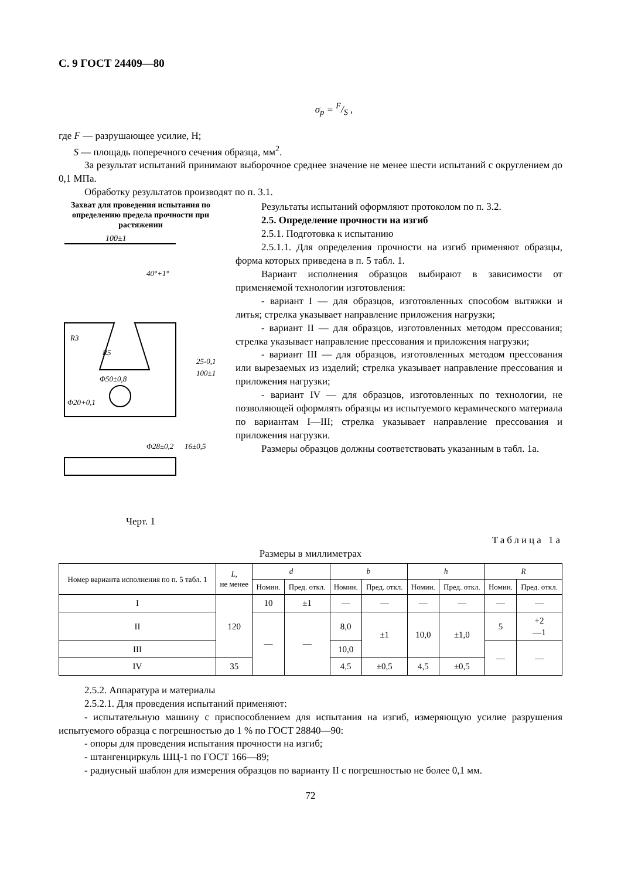С. 9 ГОСТ 24409—80
σ<sub>р</sub> = F/S ,
где F — разрушающее усилие, Н;
S — площадь поперечного сечения образца, мм<sup>2</sup>.
За результат испытаний принимают выборочное среднее значение не менее шести испытаний с округлением до 0,1 МПа.
Обработку результатов производят по п. 3.1.
Захват для проведения испытания по определению предела прочности при растяжении
100±1
R3
R5
Φ50±0,8
Φ20+0,1
40°+1°
25-0,1
100±1
Φ28±0,2
16±0,5
Черт. 1
Результаты испытаний оформляют протоколом по п. 3.2.
2.5. Определение прочности на изгиб
2.5.1. Подготовка к испытанию
2.5.1.1. Для определения прочности на изгиб применяют образцы, форма которых приведена в п. 5 табл. 1.
Вариант исполнения образцов выбирают в зависимости от применяемой технологии изготовления:
- вариант I — для образцов, изготовленных способом вытяжки и литья; стрелка указывает направление приложения нагрузки;
- вариант II — для образцов, изготовленных методом прессования; стрелка указывает направление прессования и приложения нагрузки;
- вариант III — для образцов, изготовленных методом прессования или вырезаемых из изделий; стрелка указывает направление прессования и приложения нагрузки;
- вариант IV — для образцов, изготовленных по технологии, не позволяющей оформлять образцы из испытуемого керамического материала по вариантам I—III; стрелка указывает направление прессования и приложения нагрузки.
Размеры образцов должны соответствовать указанным в табл. 1а.
Таблица 1а
Размеры в миллиметрах
| Номер варианта исполнения по п. 5 табл. 1 | L , не менее | d | | b | | h | | R | |
| --- | --- | --- | --- | --- | --- | --- | --- | --- | --- |
| | | Номин. | Пред. откл. | Номин. | Пред. откл. | Номин. | Пред. откл. | Номин. | Пред. откл. |
| I | 120 | 10 | ±1 | — | — | — | — | — | — |
| II | | — | — | 8,0 | ±1 | 10,0 | ±1,0 | 5 | +2 —1 |
| III | | | | 10,0 | | | | — | — |
| IV | 35 | | | 4,5 | ±0,5 | 4,5 | ±0,5 | | |
2.5.2. Аппаратура и материалы
2.5.2.1. Для проведения испытаний применяют:
- испытательную машину с приспособлением для испытания на изгиб, измеряющую усилие разрушения испытуемого образца с погрешностью до 1 % по ГОСТ 28840—90:
- опоры для проведения испытания прочности на изгиб;
- штангенциркуль ШЦ-1 по ГОСТ 166—89;
- радиусный шаблон для измерения образцов по варианту II с погрешностью не более 0,1 мм.
72